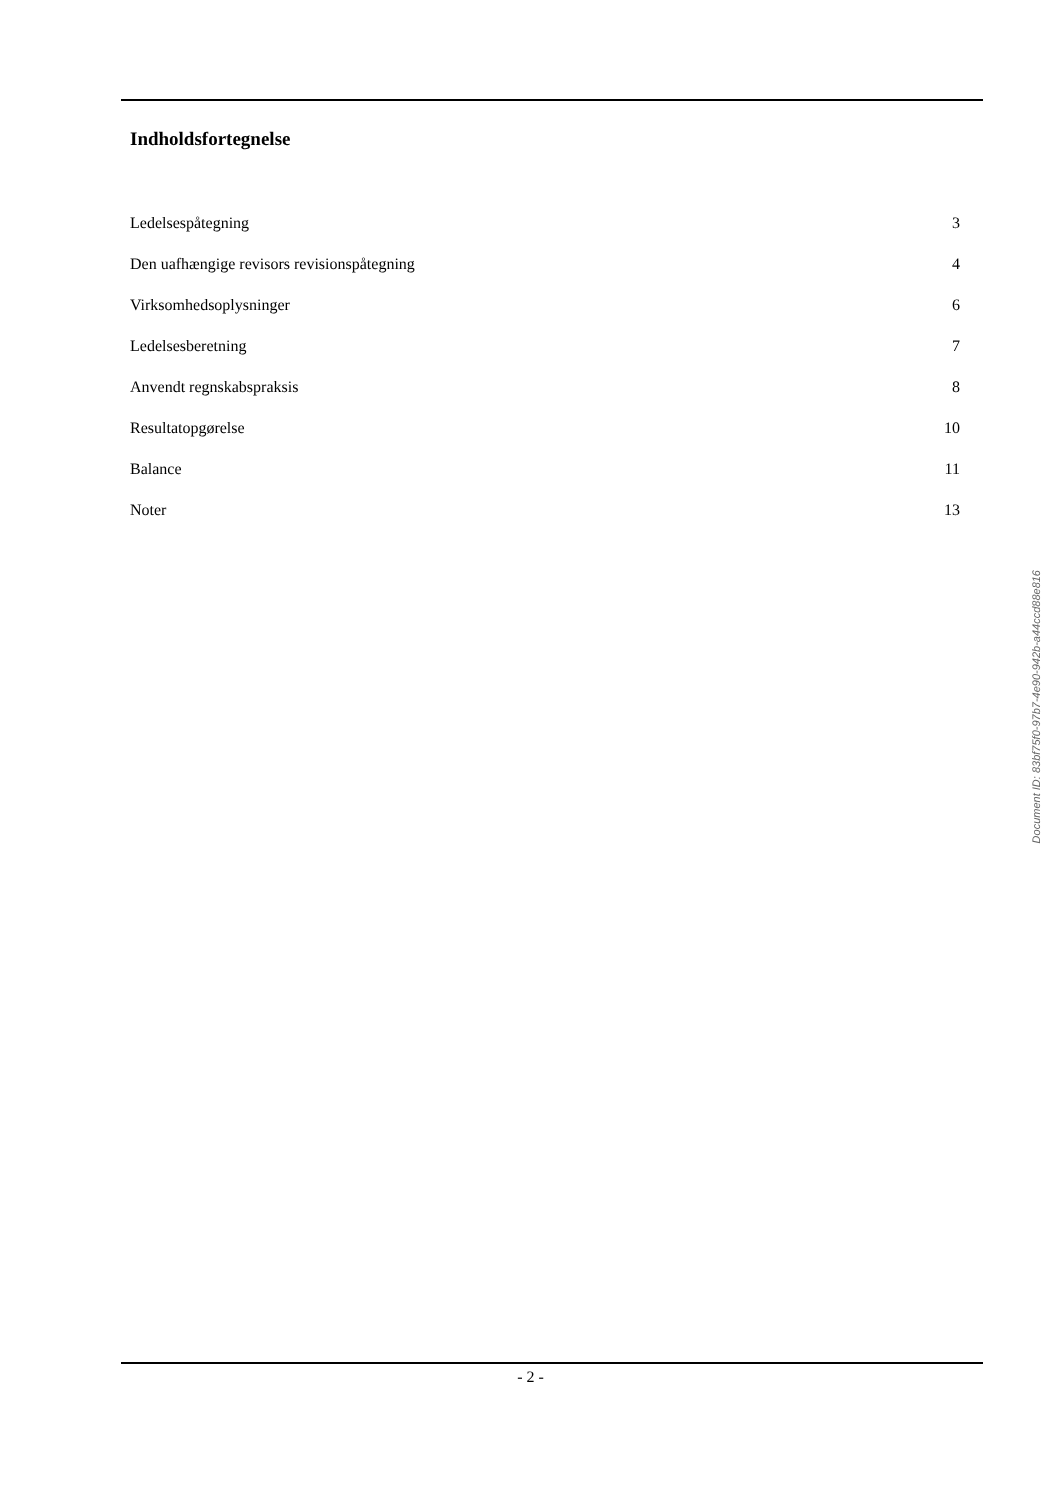Indholdsfortegnelse
Ledelsespåtegning 3
Den uafhængige revisors revisionspåtegning 4
Virksomhedsoplysninger 6
Ledelsesberetning 7
Anvendt regnskabspraksis 8
Resultatopgørelse 10
Balance 11
Noter 13
Document ID: 83bf75f0-97b7-4e90-942b-a44ccd88e816
- 2 -